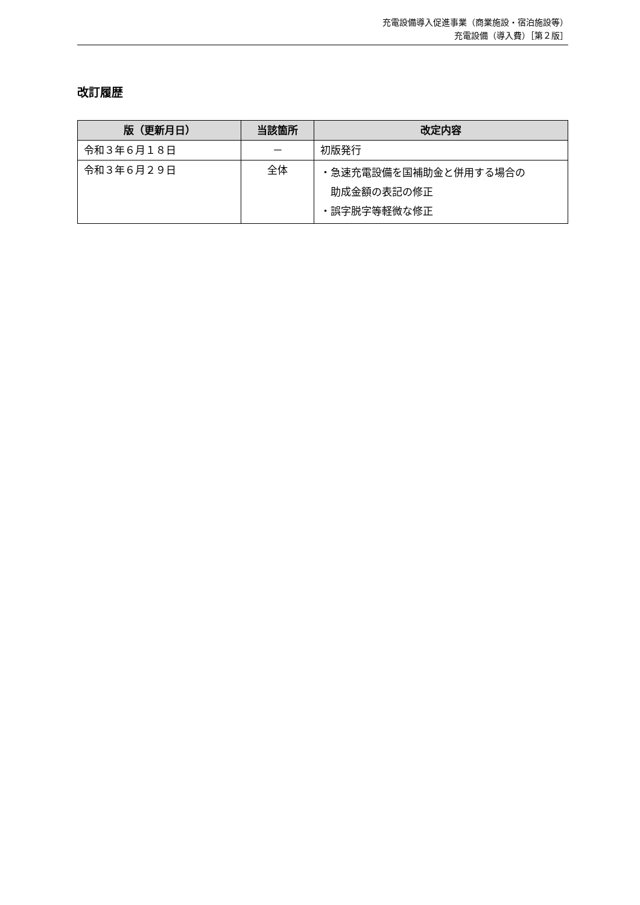充電設備導入促進事業（商業施設・宿泊施設等）
充電設備（導入費）［第２版］
改訂履歴
| 版（更新月日） | 当該箇所 | 改定内容 |
| --- | --- | --- |
| 令和３年６月１８日 | － | 初版発行 |
| 令和３年６月２９日 | 全体 | ・急速充電設備を国補助金と併用する場合の 助成金額の表記の修正 ・誤字脱字等軽微な修正 |